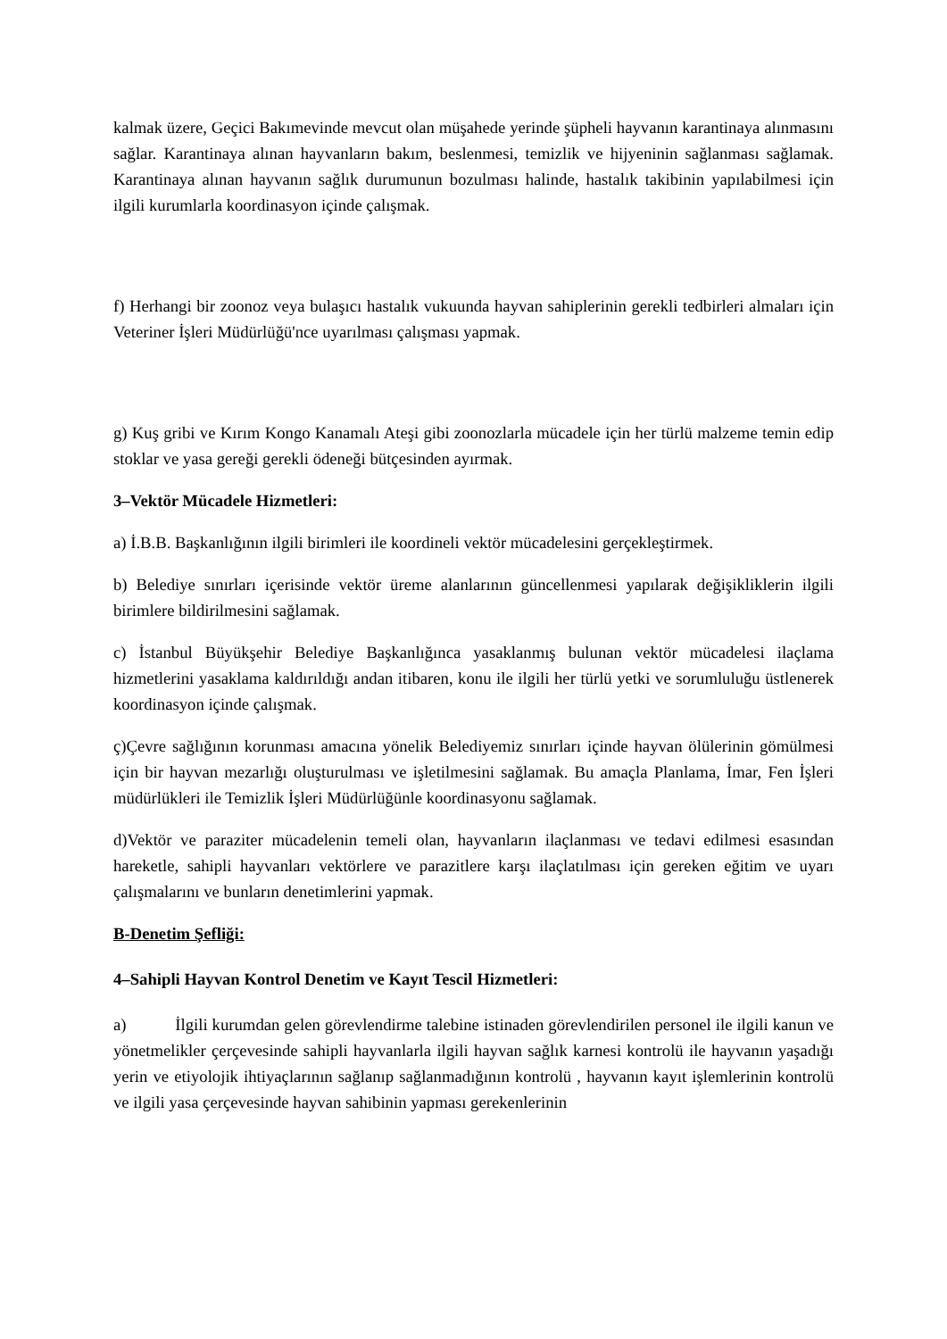kalmak üzere, Geçici Bakımevinde mevcut olan müşahede yerinde şüpheli hayvanın karantinaya alınmasını sağlar. Karantinaya alınan hayvanların bakım, beslenmesi, temizlik ve hijyeninin sağlanması sağlamak. Karantinaya alınan hayvanın sağlık durumunun bozulması halinde, hastalık takibinin yapılabilmesi için ilgili kurumlarla koordinasyon içinde çalışmak.
f) Herhangi bir zoonoz veya bulaşıcı hastalık vukuunda hayvan sahiplerinin gerekli tedbirleri almaları için Veteriner İşleri Müdürlüğü'nce uyarılması çalışması yapmak.
g) Kuş gribi ve Kırım Kongo Kanamalı Ateşi gibi zoonozlarla mücadele için her türlü malzeme temin edip stoklar ve yasa gereği gerekli ödeneği bütçesinden ayırmak.
3–Vektör Mücadele Hizmetleri:
a) İ.B.B. Başkanlığının ilgili birimleri ile koordineli vektör mücadelesini gerçekleştirmek.
b) Belediye sınırları içerisinde vektör üreme alanlarının güncellenmesi yapılarak değişikliklerin ilgili birimlere bildirilmesini sağlamak.
c) İstanbul Büyükşehir Belediye Başkanlığınca yasaklanmış bulunan vektör mücadelesi ilaçlama hizmetlerini yasaklama kaldırıldığı andan itibaren, konu ile ilgili her türlü yetki ve sorumluluğu üstlenerek koordinasyon içinde çalışmak.
ç)Çevre sağlığının korunması amacına yönelik Belediyemiz sınırları içinde hayvan ölülerinin gömülmesi için bir hayvan mezarlığı oluşturulması ve işletilmesini sağlamak. Bu amaçla Planlama, İmar, Fen İşleri müdürlükleri ile Temizlik İşleri Müdürlüğünle koordinasyonu sağlamak.
d)Vektör ve paraziter mücadelenin temeli olan, hayvanların ilaçlanması ve tedavi edilmesi esasından hareketle, sahipli hayvanları vektörlere ve parazitlere karşı ilaçlatılması için gereken eğitim ve uyarı çalışmalarını ve bunların denetimlerini yapmak.
B-Denetim Şefliği:
4–Sahipli Hayvan Kontrol Denetim ve Kayıt Tescil Hizmetleri:
a) İlgili kurumdan gelen görevlendirme talebine istinaden görevlendirilen personel ile ilgili kanun ve yönetmelikler çerçevesinde sahipli hayvanlarla ilgili hayvan sağlık karnesi kontrolü ile hayvanın yaşadığı yerin ve etiyolojik ihtiyaçlarının sağlanıp sağlanmadığının kontrolü , hayvanın kayıt işlemlerinin kontrolü ve ilgili yasa çerçevesinde hayvan sahibinin yapması gerekenlerinin